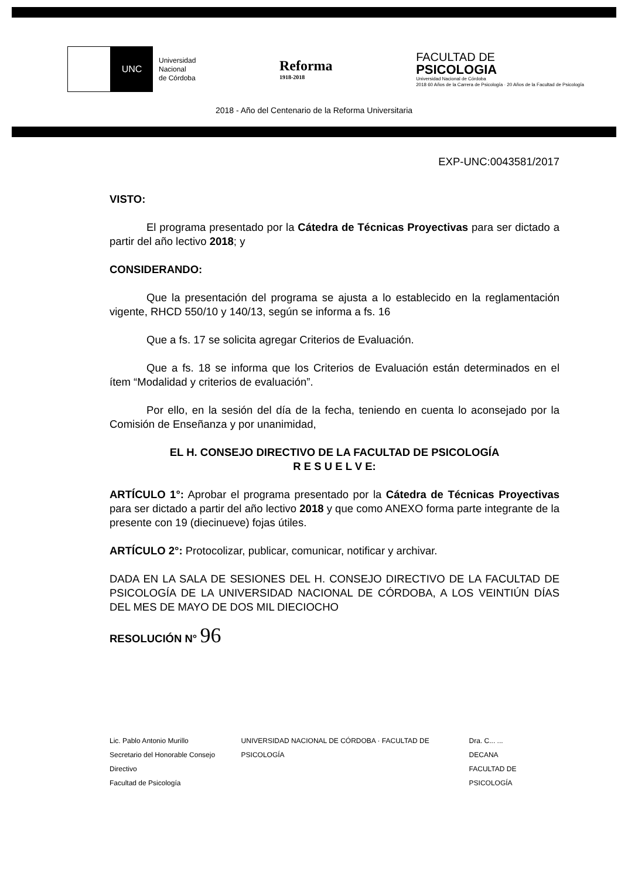UNC
Universidad
Nacional
de Córdoba
Reforma
1918-2018
FACULTAD DE
PSICOLOGIA
Universidad Nacional de Córdoba
2018 60 Años de la Carrera de Psicología · 20 Años de la Facultad de Psicología
2018 - Año del Centenario de la Reforma Universitaria
EXP-UNC:0043581/2017
VISTO:
El programa presentado por la Cátedra de Técnicas Proyectivas para ser dictado a partir del año lectivo 2018; y
CONSIDERANDO:
Que la presentación del programa se ajusta a lo establecido en la reglamentación vigente, RHCD 550/10 y 140/13, según se informa a fs. 16
Que a fs. 17 se solicita agregar Criterios de Evaluación.
Que a fs. 18 se informa que los Criterios de Evaluación están determinados en el ítem “Modalidad y criterios de evaluación”.
Por ello, en la sesión del día de la fecha, teniendo en cuenta lo aconsejado por la Comisión de Enseñanza y por unanimidad,
EL H. CONSEJO DIRECTIVO DE LA FACULTAD DE PSICOLOGÍA
R E S U E L V E:
ARTÍCULO 1°: Aprobar el programa presentado por la Cátedra de Técnicas Proyectivas para ser dictado a partir del año lectivo 2018 y que como ANEXO forma parte integrante de la presente con 19 (diecinueve) fojas útiles.
ARTÍCULO 2°: Protocolizar, publicar, comunicar, notificar y archivar.
DADA EN LA SALA DE SESIONES DEL H. CONSEJO DIRECTIVO DE LA FACULTAD DE PSICOLOGÍA DE LA UNIVERSIDAD NACIONAL DE CÓRDOBA, A LOS VEINTIÚN DÍAS DEL MES DE MAYO DE DOS MIL DIECIOCHO
RESOLUCIÓN N° 96
Lic. Pablo Antonio Murillo
Secretario del Honorable Consejo Directivo
Facultad de Psicología
UNIVERSIDAD NACIONAL DE CÓRDOBA · FACULTAD DE PSICOLOGÍA
Dra. C... ...
DECANA
FACULTAD DE PSICOLOGÍA